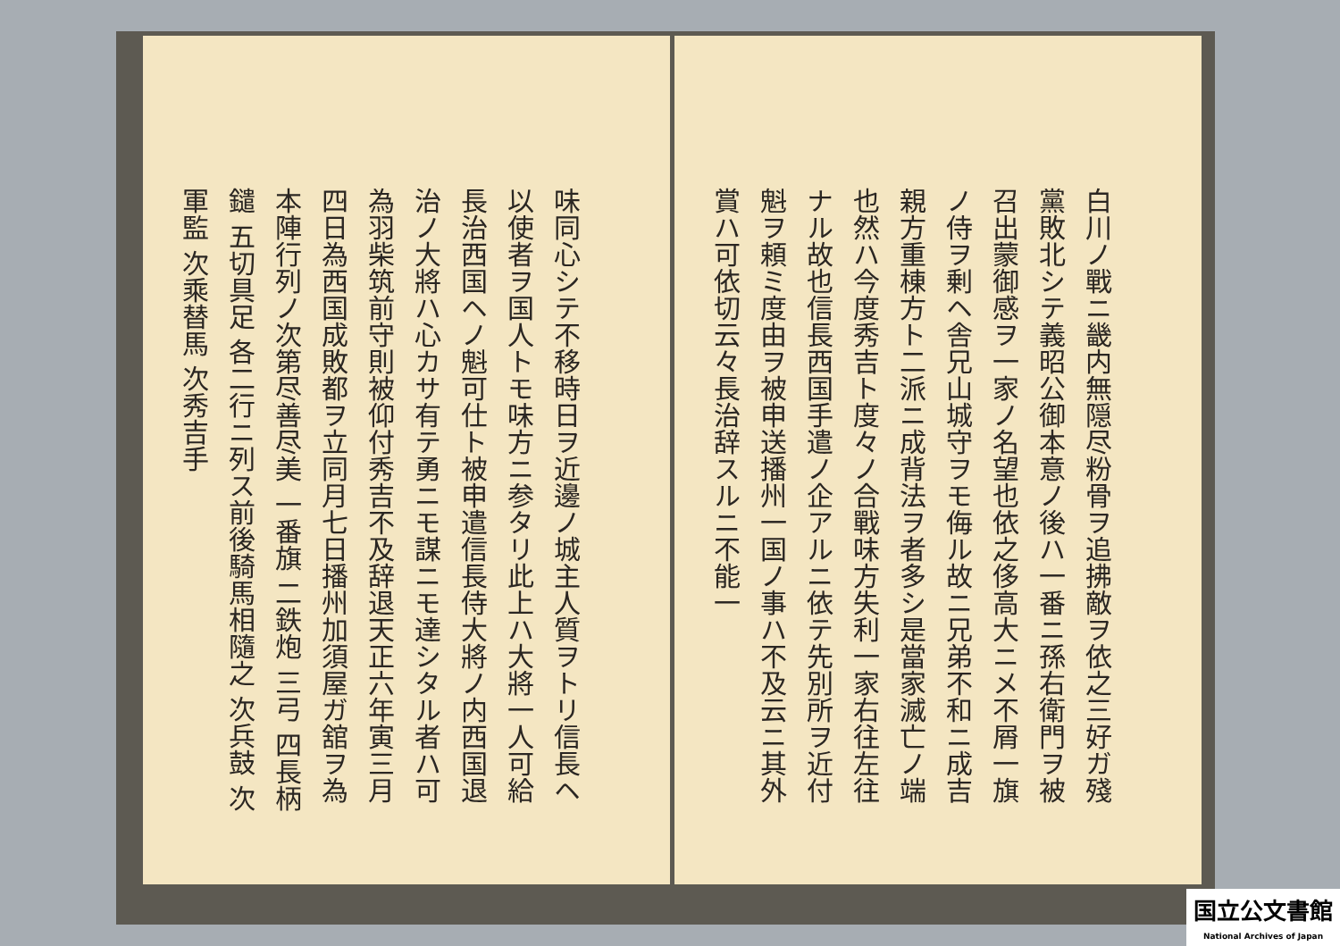白川ノ戰ニ畿内無隠尽粉骨ヲ追拂敵ヲ依之三好ガ殘黨敗北シテ義昭公御本意ノ後ハ一番ニ孫右衛門ヲ被召出蒙御感ヲ一家ノ名望也依之侈高大ニメ不屑一旗ノ侍ヲ剰ヘ舎兄山城守ヲモ侮ル故ニ兄弟不和ニ成吉親方重棟方ト二派ニ成背法ヲ者多シ是當家滅亡ノ端也然ハ今度秀吉ト度々ノ合戰味方失利一家右往左往ナル故也信長西国手遣ノ企アルニ依テ先別所ヲ近付魁ヲ頼ミ度由ヲ被申送播州一国ノ事ハ不及云ニ其外賞ハ可依切云々長治辞スルニ不能一
味同心シテ不移時日ヲ近邊ノ城主人質ヲトリ信長ヘ以使者ヲ国人トモ味方ニ参タリ此上ハ大將一人可給長治西国ヘノ魁可仕ト被申遣信長侍大將ノ内西国退治ノ大將ハ心カサ有テ勇ニモ謀ニモ達シタル者ハ可為羽柴筑前守則被仰付秀吉不及辞退天正六年寅三月四日為西国成敗都ヲ立同月七日播州加須屋ガ舘ヲ為本陣行列ノ次第尽善尽美 一番旗 二鉄炮 三弓 四長柄鑓 五切具足 各二行ニ列ス前後騎馬相隨之 次兵鼓 次軍監 次乘替馬 次秀吉手
国立公文書館
National Archives of Japan